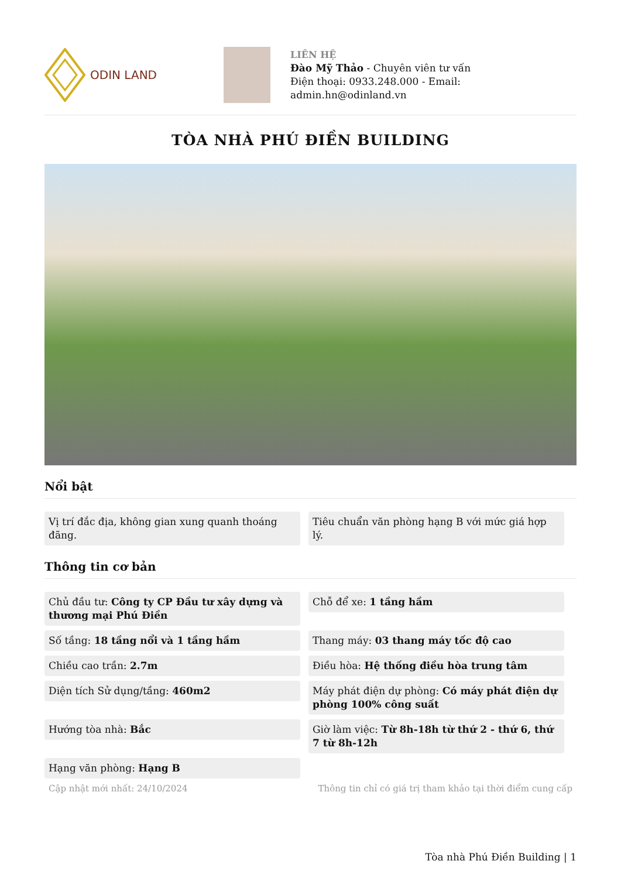ODIN LAND
LIÊN HỆ
Đào Mỹ Thảo - Chuyên viên tư vấn
Điện thoại: 0933.248.000 - Email:
admin.hn@odinland.vn
TÒA NHÀ PHÚ ĐIỀN BUILDING
Nổi bật
Vị trí đắc địa, không gian xung quanh thoáng đãng.
Tiêu chuẩn văn phòng hạng B với mức giá hợp lý.
Thông tin cơ bản
Chủ đầu tư: Công ty CP Đầu tư xây dựng và thương mại Phú Điền
Chỗ để xe: 1 tầng hầm
Số tầng: 18 tầng nổi và 1 tầng hầm
Thang máy: 03 thang máy tốc độ cao
Chiều cao trần: 2.7m
Điều hòa: Hệ thống điều hòa trung tâm
Diện tích Sử dụng/tầng: 460m2
Máy phát điện dự phòng: Có máy phát điện dự phòng 100% công suất
Hướng tòa nhà: Bắc
Giờ làm việc: Từ 8h-18h từ thứ 2 - thứ 6, thứ 7 từ 8h-12h
Hạng văn phòng: Hạng B
Cập nhật mới nhất: 24/10/2024 Thông tin chỉ có giá trị tham khảo tại thời điểm cung cấp
Tòa nhà Phú Điền Building | 1